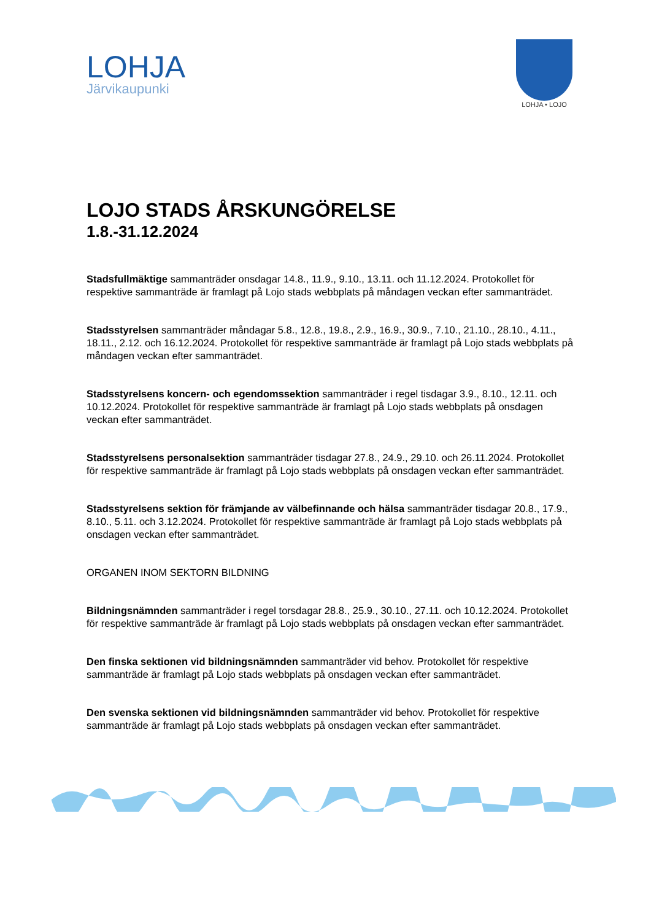LOHJA
Järvikaupunki
LOHJA • LOJO
LOJO STADS ÅRSKUNGÖRELSE
1.8.-31.12.2024
Stadsfullmäktige sammanträder onsdagar 14.8., 11.9., 9.10., 13.11. och 11.12.2024. Protokollet för respektive sammanträde är framlagt på Lojo stads webbplats på måndagen veckan efter sammanträdet.
Stadsstyrelsen sammanträder måndagar 5.8., 12.8., 19.8., 2.9., 16.9., 30.9., 7.10., 21.10., 28.10., 4.11., 18.11., 2.12. och 16.12.2024. Protokollet för respektive sammanträde är framlagt på Lojo stads webbplats på måndagen veckan efter sammanträdet.
Stadsstyrelsens koncern- och egendomssektion sammanträder i regel tisdagar 3.9., 8.10., 12.11. och 10.12.2024. Protokollet för respektive sammanträde är framlagt på Lojo stads webbplats på onsdagen veckan efter sammanträdet.
Stadsstyrelsens personalsektion sammanträder tisdagar 27.8., 24.9., 29.10. och 26.11.2024. Protokollet för respektive sammanträde är framlagt på Lojo stads webbplats på onsdagen veckan efter sammanträdet.
Stadsstyrelsens sektion för främjande av välbefinnande och hälsa sammanträder tisdagar 20.8., 17.9., 8.10., 5.11. och 3.12.2024. Protokollet för respektive sammanträde är framlagt på Lojo stads webbplats på onsdagen veckan efter sammanträdet.
ORGANEN INOM SEKTORN BILDNING
Bildningsnämnden sammanträder i regel torsdagar 28.8., 25.9., 30.10., 27.11. och 10.12.2024. Protokollet för respektive sammanträde är framlagt på Lojo stads webbplats på onsdagen veckan efter sammanträdet.
Den finska sektionen vid bildningsnämnden sammanträder vid behov. Protokollet för respektive sammanträde är framlagt på Lojo stads webbplats på onsdagen veckan efter sammanträdet.
Den svenska sektionen vid bildningsnämnden sammanträder vid behov. Protokollet för respektive sammanträde är framlagt på Lojo stads webbplats på onsdagen veckan efter sammanträdet.